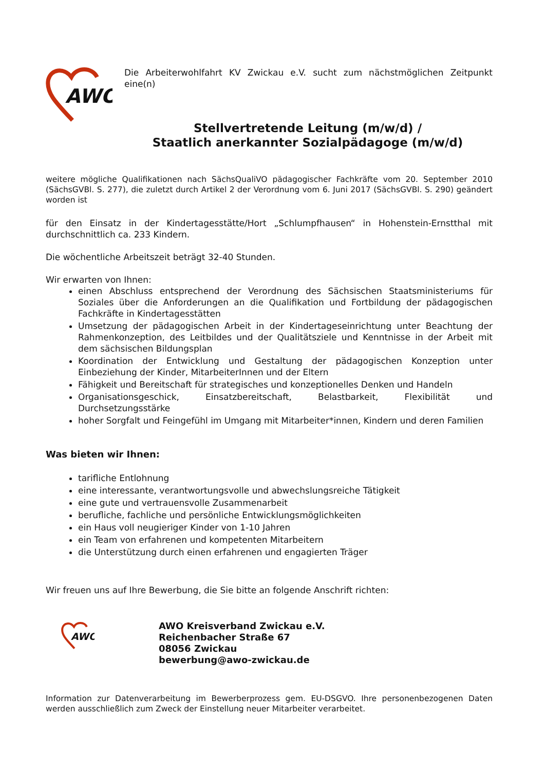AWO
Die Arbeiterwohlfahrt KV Zwickau e.V. sucht zum nächstmöglichen Zeitpunkt eine(n)
Stellvertretende Leitung (m/w/d) /
Staatlich anerkannter Sozialpädagoge (m/w/d)
weitere mögliche Qualifikationen nach SächsQualiVO pädagogischer Fachkräfte vom 20. September 2010 (SächsGVBl. S. 277), die zuletzt durch Artikel 2 der Verordnung vom 6. Juni 2017 (SächsGVBl. S. 290) geändert worden ist
für den Einsatz in der Kindertagesstätte/Hort „Schlumpfhausen“ in Hohenstein-Ernstthal mit durchschnittlich ca. 233 Kindern.
Die wöchentliche Arbeitszeit beträgt 32-40 Stunden.
Wir erwarten von Ihnen:
einen Abschluss entsprechend der Verordnung des Sächsischen Staatsministeriums für Soziales über die Anforderungen an die Qualifikation und Fortbildung der pädagogischen Fachkräfte in Kindertagesstätten
Umsetzung der pädagogischen Arbeit in der Kindertageseinrichtung unter Beachtung der Rahmenkonzeption, des Leitbildes und der Qualitätsziele und Kenntnisse in der Arbeit mit dem sächsischen Bildungsplan
Koordination der Entwicklung und Gestaltung der pädagogischen Konzeption unter Einbeziehung der Kinder, MitarbeiterInnen und der Eltern
Fähigkeit und Bereitschaft für strategisches und konzeptionelles Denken und Handeln
Organisationsgeschick, Einsatzbereitschaft, Belastbarkeit, Flexibilität und Durchsetzungsstärke
hoher Sorgfalt und Feingefühl im Umgang mit Mitarbeiter*innen, Kindern und deren Familien
Was bieten wir Ihnen:
tarifliche Entlohnung
eine interessante, verantwortungsvolle und abwechslungsreiche Tätigkeit
eine gute und vertrauensvolle Zusammenarbeit
berufliche, fachliche und persönliche Entwicklungsmöglichkeiten
ein Haus voll neugieriger Kinder von 1-10 Jahren
ein Team von erfahrenen und kompetenten Mitarbeitern
die Unterstützung durch einen erfahrenen und engagierten Träger
Wir freuen uns auf Ihre Bewerbung, die Sie bitte an folgende Anschrift richten:
AWO
AWO Kreisverband Zwickau e.V.
Reichenbacher Straße 67
08056 Zwickau
bewerbung@awo-zwickau.de
Information zur Datenverarbeitung im Bewerberprozess gem. EU-DSGVO. Ihre personenbezogenen Daten werden ausschließlich zum Zweck der Einstellung neuer Mitarbeiter verarbeitet.